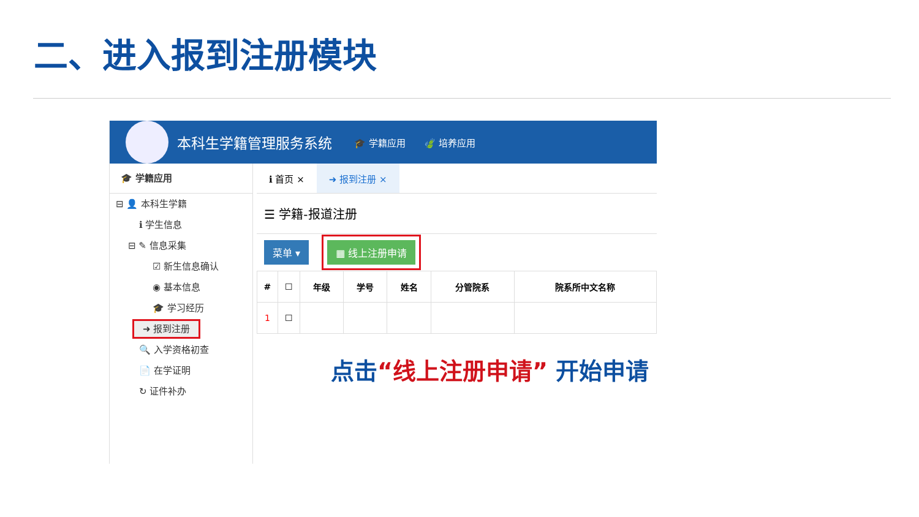二、进入报到注册模块
本科生学籍管理服务系统 🎓 学籍应用 🍃 培养应用
🎓 学籍应用
⊟ 👤 本科生学籍
ℹ 学生信息
⊟ ✎ 信息采集
☑ 新生信息确认
◉ 基本信息
🎓 学习经历
➜ 报到注册
🔍 入学资格初查
📄 在学证明
↻ 证件补办
ℹ 首页 × ➜ 报到注册 ×
☰ 学籍-报道注册
菜单 ▾ ▦ 线上注册申请
| # | ☐ | 年级 | 学号 | 姓名 | 分管院系 | 院系所中文名称 |
| --- | --- | --- | --- | --- | --- | --- |
| 1 | ☐ | | | | | |
点击“线上注册申请” 开始申请